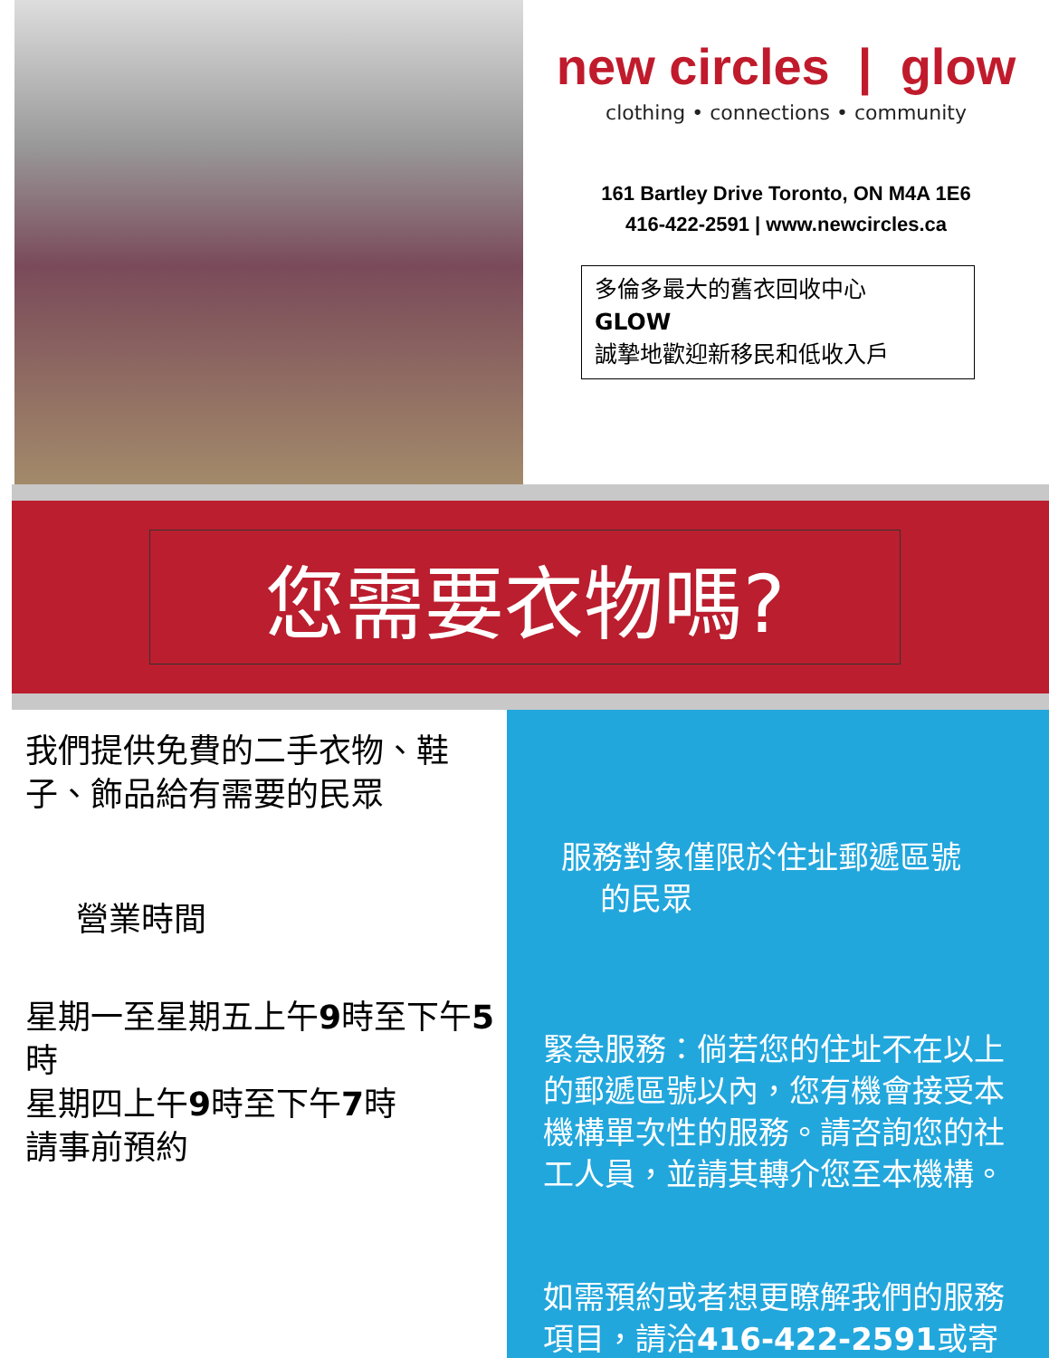new circles | glow
clothing • connections • community
161 Bartley Drive Toronto, ON M4A 1E6
416-422-2591 | www.newcircles.ca
多倫多最大的舊衣回收中心
GLOW
誠摯地歡迎新移民和低收入戶
您需要衣物嗎?
我們提供免費的二手衣物、鞋子、飾品給有需要的民眾
營業時間
星期一至星期五上午9時至下午5時
星期四上午9時至下午7時
請事前預約
服務對象僅限於住址郵遞區號
的民眾
緊急服務：倘若您的住址不在以上的郵遞區號以內，您有機會接受本機構單次性的服務。請咨詢您的社工人員，並請其轉介您至本機構。
如需預約或者想更瞭解我們的服務項目，請洽416-422-2591或寄